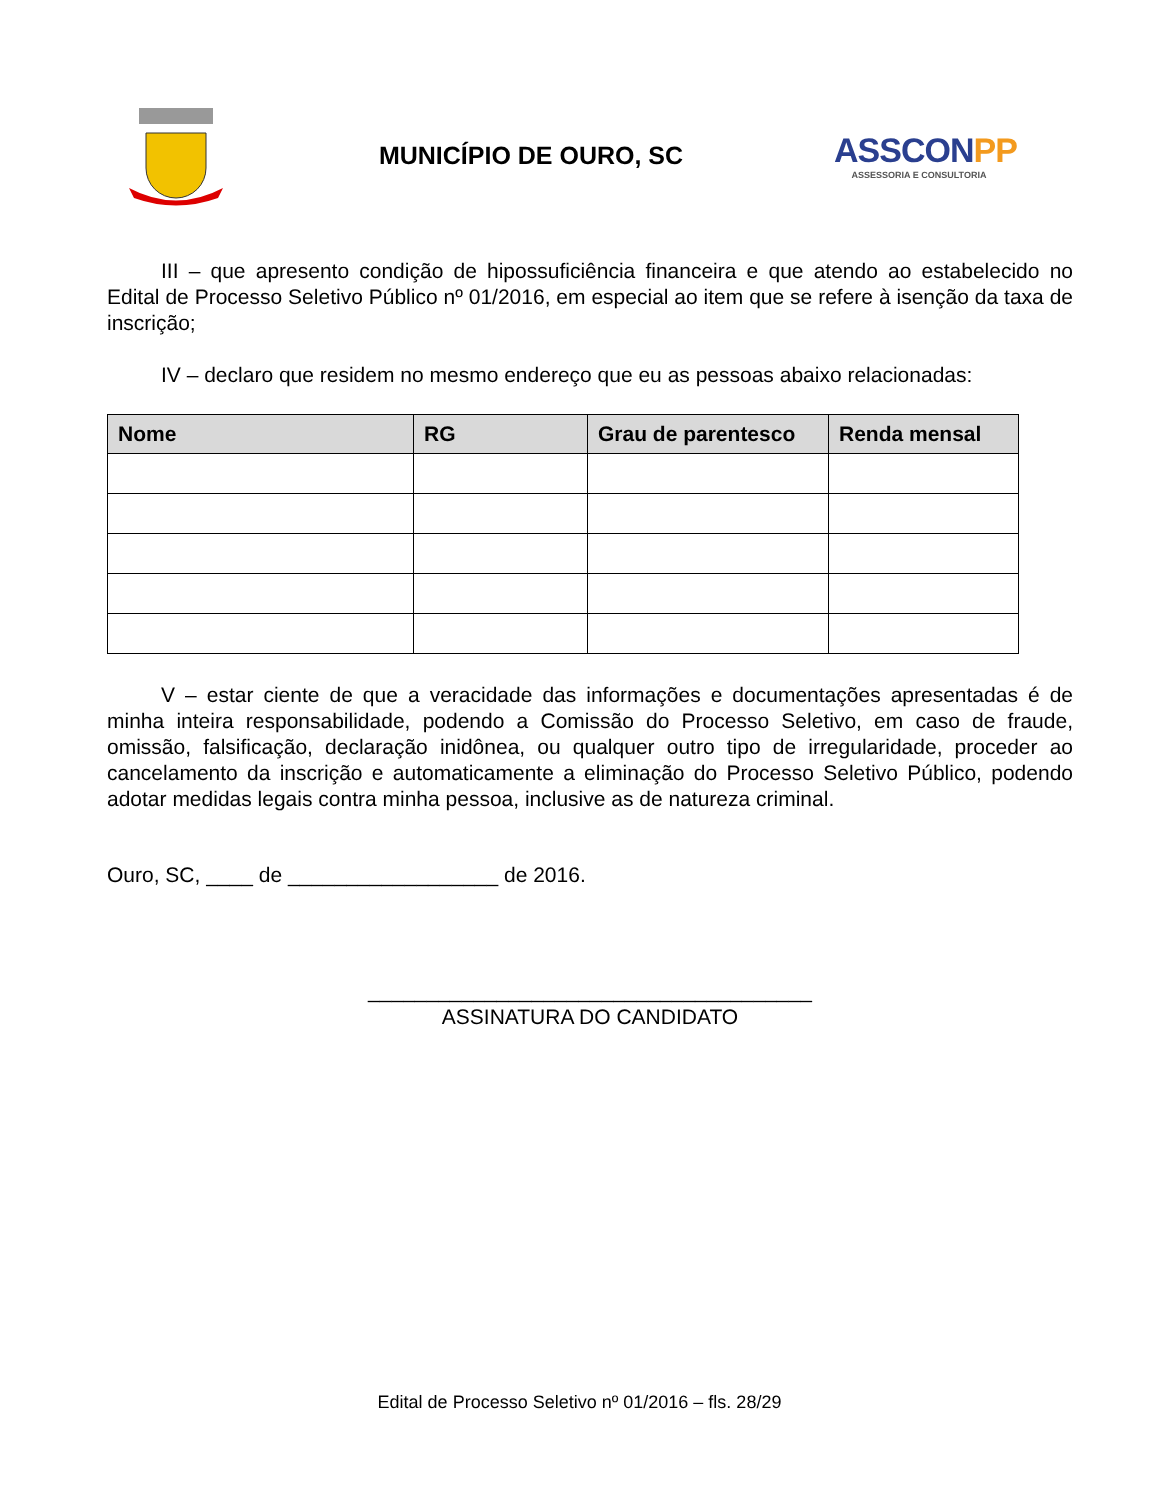MUNICÍPIO DE OURO, SC
ASSCONPP
ASSESSORIA E CONSULTORIA
III – que apresento condição de hipossuficiência financeira e que atendo ao estabelecido no Edital de Processo Seletivo Público nº 01/2016, em especial ao item que se refere à isenção da taxa de inscrição;
IV – declaro que residem no mesmo endereço que eu as pessoas abaixo relacionadas:
| Nome | RG | Grau de parentesco | Renda mensal |
| --- | --- | --- | --- |
V – estar ciente de que a veracidade das informações e documentações apresentadas é de minha inteira responsabilidade, podendo a Comissão do Processo Seletivo, em caso de fraude, omissão, falsificação, declaração inidônea, ou qualquer outro tipo de irregularidade, proceder ao cancelamento da inscrição e automaticamente a eliminação do Processo Seletivo Público, podendo adotar medidas legais contra minha pessoa, inclusive as de natureza criminal.
Ouro, SC, ____ de __________________ de 2016.
______________________________________
ASSINATURA DO CANDIDATO
Edital de Processo Seletivo nº 01/2016 – fls. 28/29